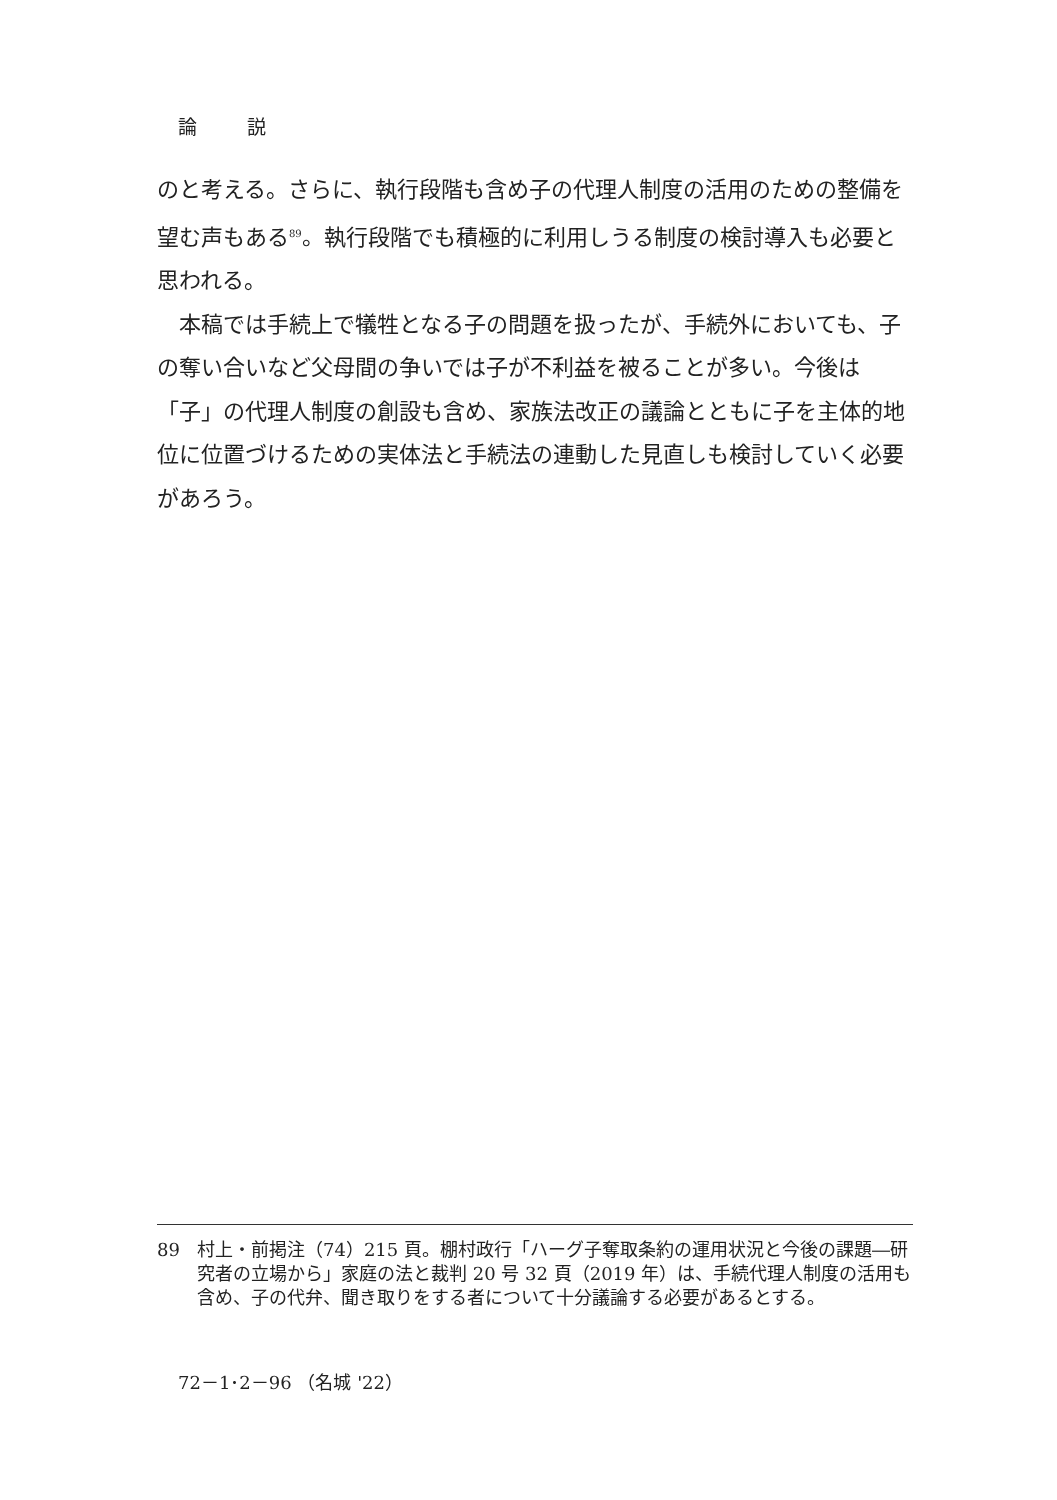論 説
のと考える。さらに、執行段階も含め子の代理人制度の活用のための整備を望む声もある<sup>89</sup>。執行段階でも積極的に利用しうる制度の検討導入も必要と思われる。
　本稿では手続上で犠牲となる子の問題を扱ったが、手続外においても、子の奪い合いなど父母間の争いでは子が不利益を被ることが多い。今後は「子」の代理人制度の創設も含め、家族法改正の議論とともに子を主体的地位に位置づけるための実体法と手続法の連動した見直しも検討していく必要があろう。
89 村上・前掲注（74）215 頁。棚村政行「ハーグ子奪取条約の運用状況と今後の課題―研究者の立場から」家庭の法と裁判 20 号 32 頁（2019 年）は、手続代理人制度の活用も含め、子の代弁、聞き取りをする者について十分議論する必要があるとする。
72－1･2－96 （名城 '22）